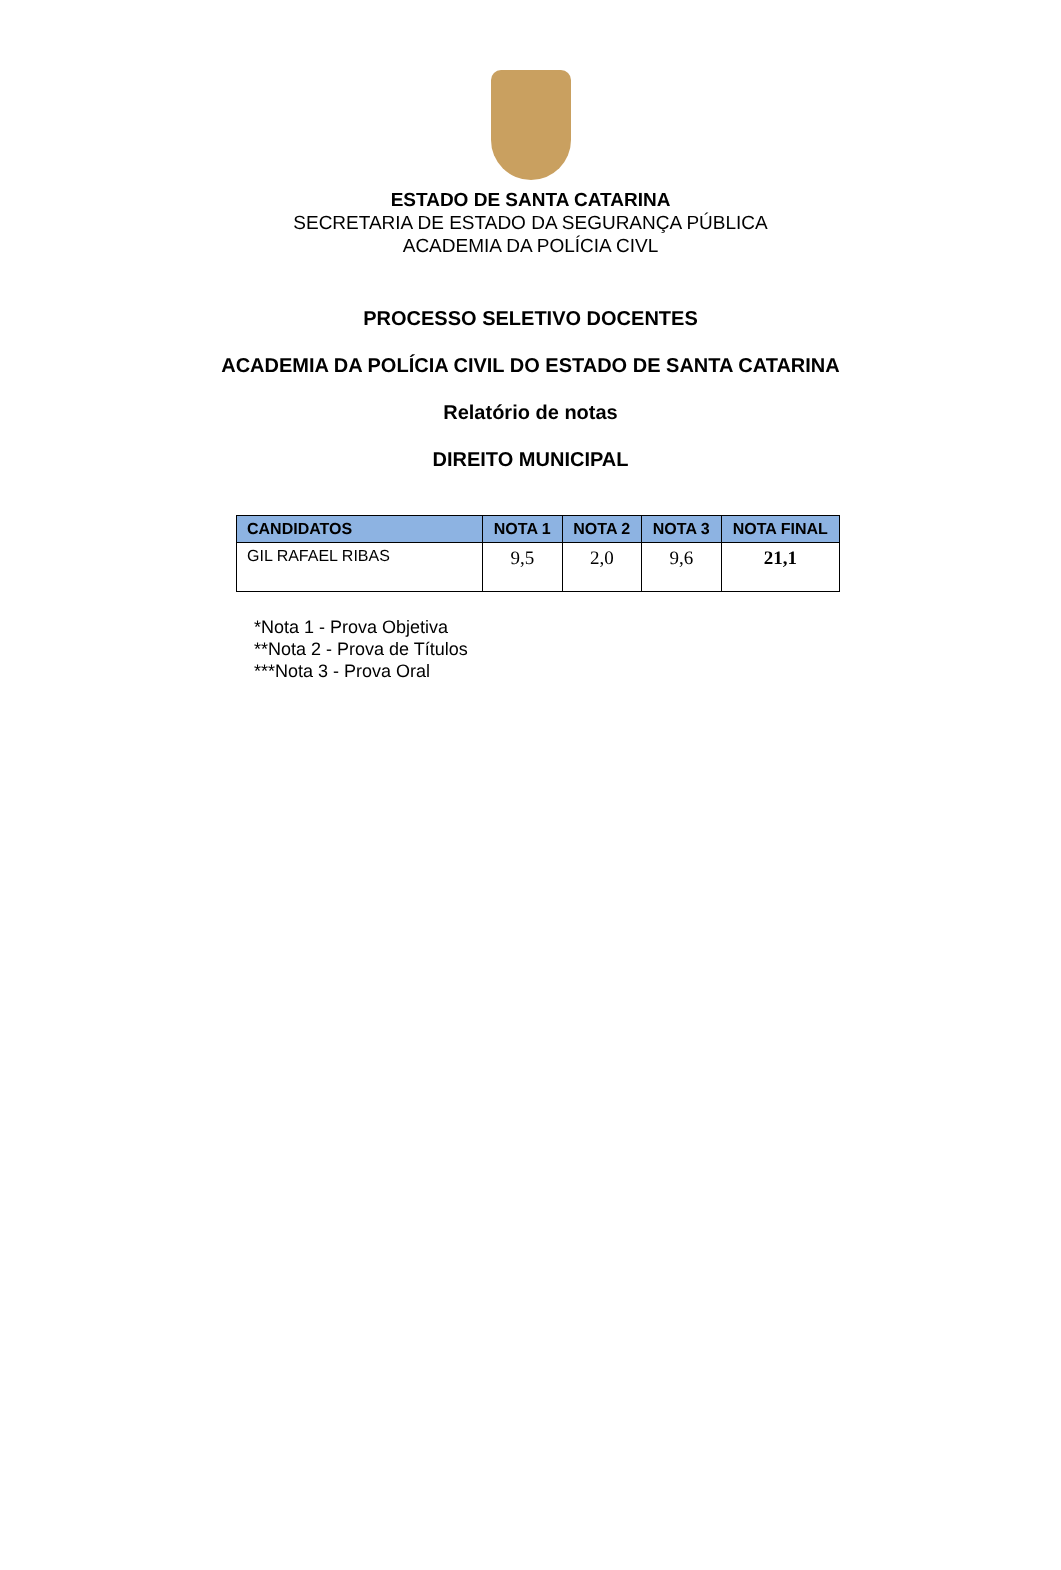ESTADO DE SANTA CATARINA
SECRETARIA DE ESTADO DA SEGURANÇA PÚBLICA
ACADEMIA DA POLÍCIA CIVL
PROCESSO SELETIVO DOCENTES
ACADEMIA DA POLÍCIA CIVIL DO ESTADO DE SANTA CATARINA
Relatório de notas
DIREITO MUNICIPAL
| CANDIDATOS | NOTA 1 | NOTA 2 | NOTA 3 | NOTA FINAL |
| --- | --- | --- | --- | --- |
| GIL RAFAEL RIBAS | 9,5 | 2,0 | 9,6 | 21,1 |
*Nota 1 - Prova Objetiva
**Nota 2 - Prova de Títulos
***Nota 3 - Prova Oral